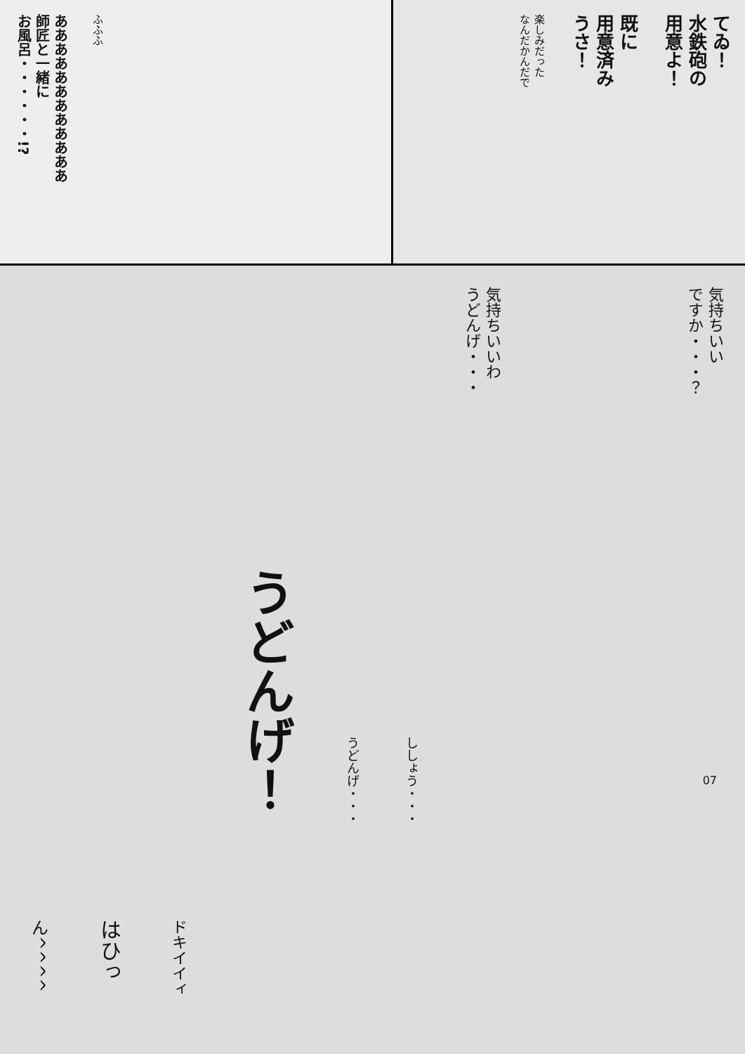ああああああああああああ
師匠と一緒に
お風呂・・・・・・!?
ふふふ
てゐ！
水鉄砲の
用意よ！
既に
用意済み
うさ！
楽しみだった
なんだかんだで
気持ちいい
ですか・・・？
気持ちいいわ
うどんげ・・・
ししょう・・・
うどんげ・・・
うどんげ！
ドキイイィ
はひっ
ん^^^^
07